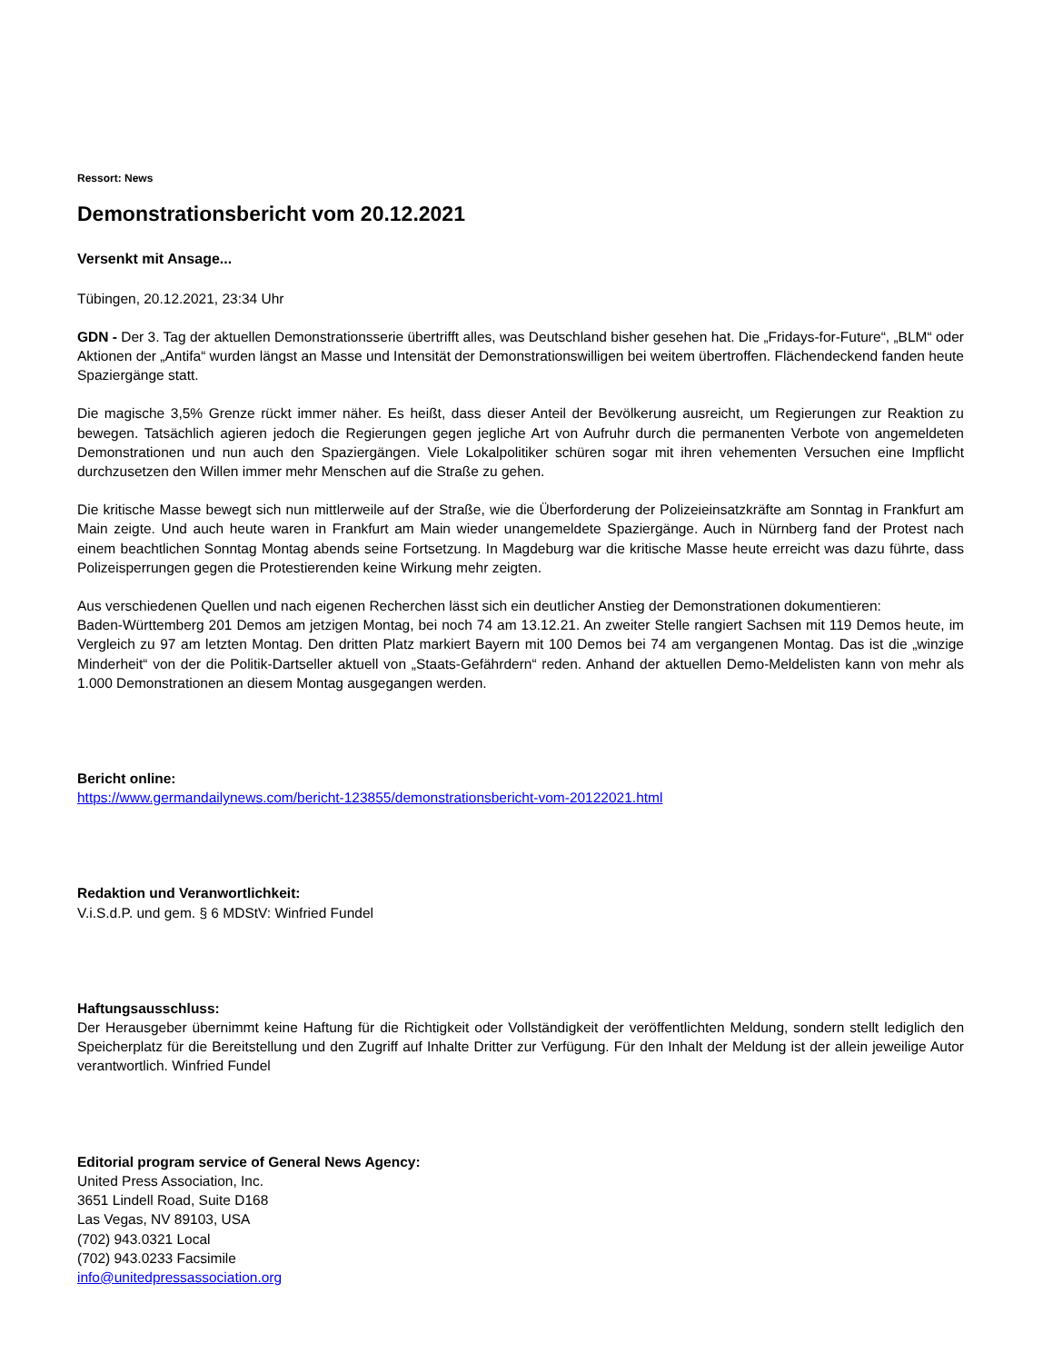Ressort: News
Demonstrationsbericht vom 20.12.2021
Versenkt mit Ansage...
Tübingen, 20.12.2021, 23:34 Uhr
GDN - Der 3. Tag der aktuellen Demonstrationsserie übertrifft alles, was Deutschland bisher gesehen hat. Die „Fridays-for-Future“, „BLM“ oder Aktionen der „Antifa“ wurden längst an Masse und Intensität der Demonstrationswilligen bei weitem übertroffen. Flächendeckend fanden heute Spaziergänge statt.
Die magische 3,5% Grenze rückt immer näher. Es heißt, dass dieser Anteil der Bevölkerung ausreicht, um Regierungen zur Reaktion zu bewegen. Tatsächlich agieren jedoch die Regierungen gegen jegliche Art von Aufruhr durch die permanenten Verbote von angemeldeten Demonstrationen und nun auch den Spaziergängen. Viele Lokalpolitiker schüren sogar mit ihren vehementen Versuchen eine Impflicht durchzusetzen den Willen immer mehr Menschen auf die Straße zu gehen.
Die kritische Masse bewegt sich nun mittlerweile auf der Straße, wie die Überforderung der Polizeieinsatzkräfte am Sonntag in Frankfurt am Main zeigte. Und auch heute waren in Frankfurt am Main wieder unangemeldete Spaziergänge. Auch in Nürnberg fand der Protest nach einem beachtlichen Sonntag Montag abends seine Fortsetzung. In Magdeburg war die kritische Masse heute erreicht was dazu führte, dass Polizeisperrungen gegen die Protestierenden keine Wirkung mehr zeigten.
Aus verschiedenen Quellen und nach eigenen Recherchen lässt sich ein deutlicher Anstieg der Demonstrationen dokumentieren:
Baden-Württemberg 201 Demos am jetzigen Montag, bei noch 74 am 13.12.21. An zweiter Stelle rangiert Sachsen mit 119 Demos heute, im Vergleich zu 97 am letzten Montag. Den dritten Platz markiert Bayern mit 100 Demos bei 74 am vergangenen Montag. Das ist die „winzige Minderheit“ von der die Politik-Dartseller aktuell von „Staats-Gefährdern“ reden. Anhand der aktuellen Demo-Meldelisten kann von mehr als 1.000 Demonstrationen an diesem Montag ausgegangen werden.
Bericht online:
https://www.germandailynews.com/bericht-123855/demonstrationsbericht-vom-20122021.html
Redaktion und Veranwortlichkeit:
V.i.S.d.P. und gem. § 6 MDStV: Winfried Fundel
Haftungsausschluss:
Der Herausgeber übernimmt keine Haftung für die Richtigkeit oder Vollständigkeit der veröffentlichten Meldung, sondern stellt lediglich den Speicherplatz für die Bereitstellung und den Zugriff auf Inhalte Dritter zur Verfügung. Für den Inhalt der Meldung ist der allein jeweilige Autor verantwortlich. Winfried Fundel
Editorial program service of General News Agency:
United Press Association, Inc.
3651 Lindell Road, Suite D168
Las Vegas, NV 89103, USA
(702) 943.0321 Local
(702) 943.0233 Facsimile
info@unitedpressassociation.org